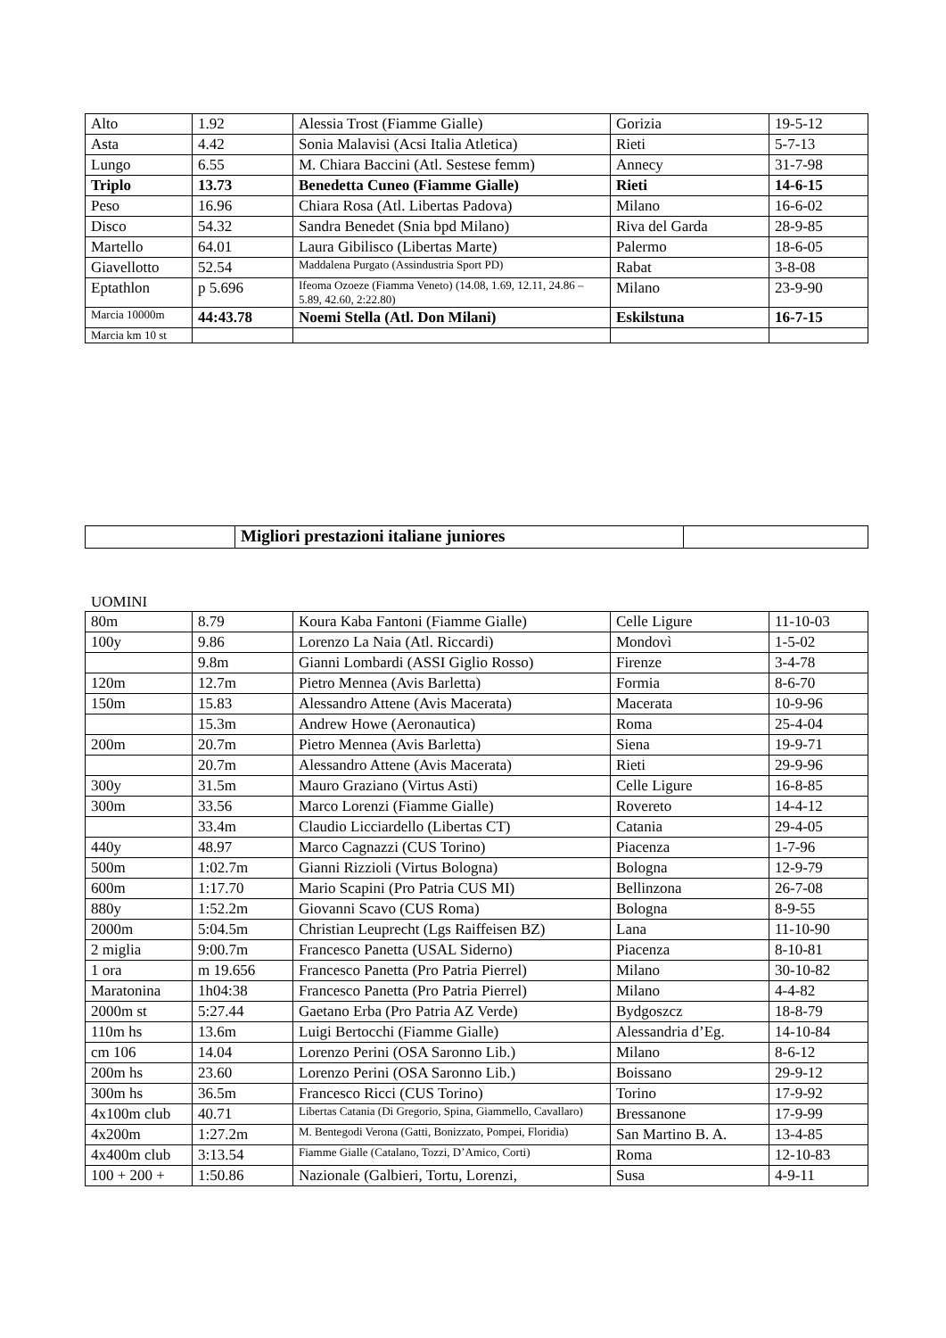| Alto | 1.92 | Alessia Trost (Fiamme Gialle) | Gorizia | 19-5-12 |
| Asta | 4.42 | Sonia Malavisi (Acsi Italia Atletica) | Rieti | 5-7-13 |
| Lungo | 6.55 | M. Chiara Baccini (Atl. Sestese femm) | Annecy | 31-7-98 |
| Triplo | 13.73 | Benedetta Cuneo (Fiamme Gialle) | Rieti | 14-6-15 |
| Peso | 16.96 | Chiara Rosa (Atl. Libertas Padova) | Milano | 16-6-02 |
| Disco | 54.32 | Sandra Benedet (Snia bpd Milano) | Riva del Garda | 28-9-85 |
| Martello | 64.01 | Laura Gibilisco (Libertas Marte) | Palermo | 18-6-05 |
| Giavellotto | 52.54 | Maddalena Purgato (Assindustria Sport PD) | Rabat | 3-8-08 |
| Eptathlon | p 5.696 | Ifeoma Ozoeze (Fiamma Veneto) (14.08, 1.69, 12.11, 24.86 – 5.89, 42.60, 2:22.80) | Milano | 23-9-90 |
| Marcia 10000m | 44:43.78 | Noemi Stella (Atl. Don Milani) | Eskilstuna | 16-7-15 |
| Marcia km 10 st | | | | |
| | Migliori prestazioni italiane juniores | |
UOMINI
| 80m | 8.79 | Koura Kaba Fantoni (Fiamme Gialle) | Celle Ligure | 11-10-03 |
| 100y | 9.86 | Lorenzo La Naia (Atl. Riccardi) | Mondovì | 1-5-02 |
| | 9.8m | Gianni Lombardi (ASSI Giglio Rosso) | Firenze | 3-4-78 |
| 120m | 12.7m | Pietro Mennea (Avis Barletta) | Formia | 8-6-70 |
| 150m | 15.83 | Alessandro Attene (Avis Macerata) | Macerata | 10-9-96 |
| | 15.3m | Andrew Howe (Aeronautica) | Roma | 25-4-04 |
| 200m | 20.7m | Pietro Mennea (Avis Barletta) | Siena | 19-9-71 |
| | 20.7m | Alessandro Attene (Avis Macerata) | Rieti | 29-9-96 |
| 300y | 31.5m | Mauro Graziano (Virtus Asti) | Celle Ligure | 16-8-85 |
| 300m | 33.56 | Marco Lorenzi (Fiamme Gialle) | Rovereto | 14-4-12 |
| | 33.4m | Claudio Licciardello (Libertas CT) | Catania | 29-4-05 |
| 440y | 48.97 | Marco Cagnazzi (CUS Torino) | Piacenza | 1-7-96 |
| 500m | 1:02.7m | Gianni Rizzioli (Virtus Bologna) | Bologna | 12-9-79 |
| 600m | 1:17.70 | Mario Scapini (Pro Patria CUS MI) | Bellinzona | 26-7-08 |
| 880y | 1:52.2m | Giovanni Scavo (CUS Roma) | Bologna | 8-9-55 |
| 2000m | 5:04.5m | Christian Leuprecht (Lgs Raiffeisen BZ) | Lana | 11-10-90 |
| 2 miglia | 9:00.7m | Francesco Panetta (USAL Siderno) | Piacenza | 8-10-81 |
| 1 ora | m 19.656 | Francesco Panetta (Pro Patria Pierrel) | Milano | 30-10-82 |
| Maratonina | 1h04:38 | Francesco Panetta (Pro Patria Pierrel) | Milano | 4-4-82 |
| 2000m st | 5:27.44 | Gaetano Erba (Pro Patria AZ Verde) | Bydgoszcz | 18-8-79 |
| 110m hs | 13.6m | Luigi Bertocchi (Fiamme Gialle) | Alessandria d’Eg. | 14-10-84 |
| cm 106 | 14.04 | Lorenzo Perini (OSA Saronno Lib.) | Milano | 8-6-12 |
| 200m hs | 23.60 | Lorenzo Perini (OSA Saronno Lib.) | Boissano | 29-9-12 |
| 300m hs | 36.5m | Francesco Ricci (CUS Torino) | Torino | 17-9-92 |
| 4x100m club | 40.71 | Libertas Catania (Di Gregorio, Spina, Giammello, Cavallaro) | Bressanone | 17-9-99 |
| 4x200m | 1:27.2m | M. Bentegodi Verona (Gatti, Bonizzato, Pompei, Floridia) | San Martino B. A. | 13-4-85 |
| 4x400m club | 3:13.54 | Fiamme Gialle (Catalano, Tozzi, D’Amico, Corti) | Roma | 12-10-83 |
| 100 + 200 + | 1:50.86 | Nazionale (Galbieri, Tortu, Lorenzi, | Susa | 4-9-11 |